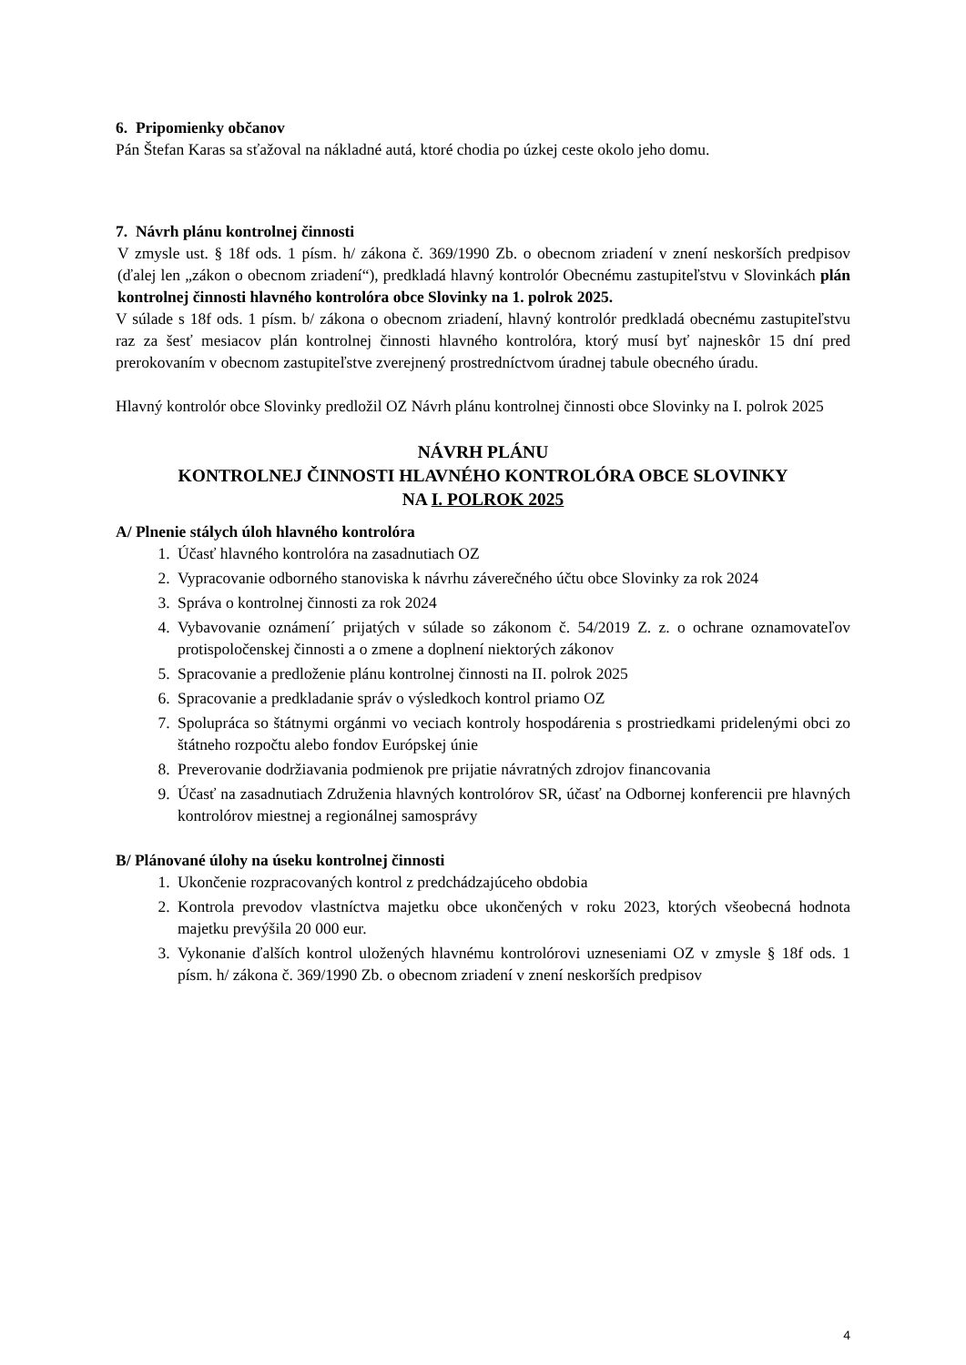6. Pripomienky občanov
Pán Štefan Karas sa sťažoval na nákladné autá, ktoré chodia po úzkej ceste okolo jeho domu.
7. Návrh plánu kontrolnej činnosti
V zmysle ust. § 18f ods. 1 písm. h/ zákona č. 369/1990 Zb. o obecnom zriadení v znení neskorších predpisov (ďalej len „zákon o obecnom zriadení“), predkladá hlavný kontrolór Obecnému zastupiteľstvu v Slovinkách plán kontrolnej činnosti hlavného kontrolóra obce Slovinky na 1. polrok 2025.
V súlade s 18f ods. 1 písm. b/ zákona o obecnom zriadení, hlavný kontrolór predkladá obecnému zastupiteľstvu raz za šesť mesiacov plán kontrolnej činnosti hlavného kontrolóra, ktorý musí byť najneskôr 15 dní pred prerokovaním v obecnom zastupiteľstve zverejnený prostredníctvom úradnej tabule obecného úradu.
Hlavný kontrolór obce Slovinky predložil OZ Návrh plánu kontrolnej činnosti obce Slovinky na I. polrok 2025
NÁVRH PLÁNU
KONTROLNEJ ČINNOSTI HLAVNÉHO KONTROLÓRA OBCE SLOVINKY
NA I. POLROK 2025
A/ Plnenie stálych úloh hlavného kontrolóra
1. Účasť hlavného kontrolóra na zasadnutiach OZ
2. Vypracovanie odborného stanoviska k návrhu záverečného účtu obce Slovinky za rok 2024
3. Správa o kontrolnej činnosti za rok 2024
4. Vybavovanie oznámení´ prijatých v súlade so zákonom č. 54/2019 Z. z. o ochrane oznamovateľov protispoločenskej činnosti a o zmene a doplnení niektorých zákonov
5. Spracovanie a predloženie plánu kontrolnej činnosti na II. polrok 2025
6. Spracovanie a predkladanie správ o výsledkoch kontrol priamo OZ
7. Spolupráca so štátnymi orgánmi vo veciach kontroly hospodárenia s prostriedkami pridelenými obci zo štátneho rozpočtu alebo fondov Európskej únie
8. Preverovanie dodržiavania podmienok pre prijatie návratných zdrojov financovania
9. Účasť na zasadnutiach Združenia hlavných kontrolórov SR, účasť na Odbornej konferencii pre hlavných kontrolórov miestnej a regionálnej samosprávy
B/ Plánované úlohy na úseku kontrolnej činnosti
1. Ukončenie rozpracovaných kontrol z predchádzajúceho obdobia
2. Kontrola prevodov vlastníctva majetku obce ukončených v roku 2023, ktorých všeobecná hodnota majetku prevýšila 20 000 eur.
3. Vykonanie ďalších kontrol uložených hlavnému kontrolórovi uzneseniami OZ v zmysle § 18f ods. 1 písm. h/ zákona č. 369/1990 Zb. o obecnom zriadení v znení neskorších predpisov
4